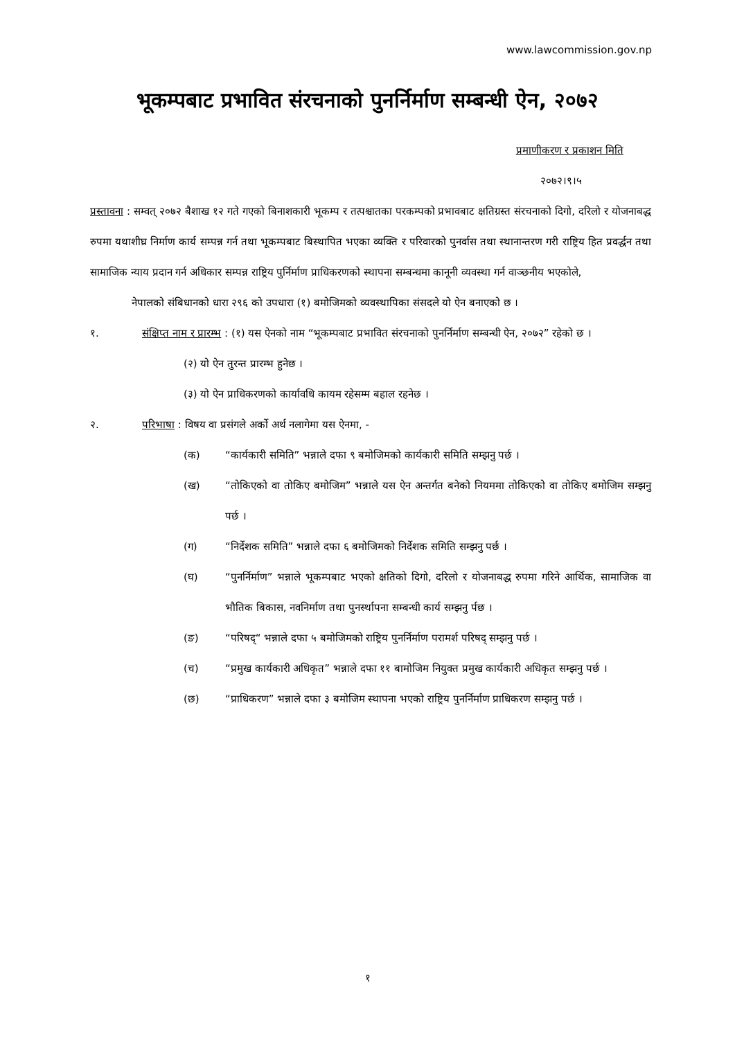www.lawcommission.gov.np
भूकम्पबाट प्रभावित संरचनाको पुनर्निर्माण सम्बन्धी ऐन, २०७२
प्रमाणीकरण र प्रकाशन मिति
२०७२।९।५
प्रस्तावना : सम्वत् २०७२ बैशाख १२ गते गएको बिनाशकारी भूकम्प र तत्पश्चातका परकम्पको प्रभावबाट क्षतिग्रस्त संरचनाको दिगो, दरिलो र योजनाबद्ध रुपमा यथाशीघ्र निर्माण कार्य सम्पन्न गर्न तथा भूकम्पबाट बिस्थापित भएका व्यक्ति र परिवारको पुनर्वास तथा स्थानान्तरण गरी राष्ट्रिय हित प्रवर्द्धन तथा सामाजिक न्याय प्रदान गर्न अधिकार सम्पन्न राष्ट्रिय पुर्निर्माण प्राधिकरणको स्थापना सम्बन्धमा कानूनी व्यवस्था गर्न वाञ्छनीय भएकोले,
नेपालको संबिधानको धारा २९६ को उपधारा (१) बमोजिमको व्यवस्थापिका संसदले यो ऐन बनाएको छ ।
१. संक्षिप्त नाम र प्रारम्भ : (१) यस ऐनको नाम “भूकम्पबाट प्रभावित संरचनाको पुनर्निर्माण सम्बन्धी ऐन, २०७२” रहेको छ ।
(२) यो ऐन तुरन्त प्रारम्भ हुनेछ ।
(३) यो ऐन प्राधिकरणको कार्यावधि कायम रहेसम्म बहाल रहनेछ ।
२. परिभाषा : विषय वा प्रसंगले अर्को अर्थ नलागेमा यस ऐनमा, -
(क) “कार्यकारी समिति” भन्नाले दफा ९ बमोजिमको कार्यकारी समिति सम्झनु पर्छ ।
(ख) “तोकिएको वा तोकिए बमोजिम” भन्नाले यस ऐन अन्तर्गत बनेको नियममा तोकिएको वा तोकिए बमोजिम सम्झनु पर्छ ।
(ग) “निर्देशक समिति” भन्नाले दफा ६ बमोजिमको निर्देशक समिति सम्झनु पर्छ ।
(घ) “पुनर्निर्माण” भन्नाले भूकम्पबाट भएको क्षतिको दिगो, दरिलो र योजनाबद्ध रुपमा गरिने आर्थिक, सामाजिक वा भौतिक बिकास, नवनिर्माण तथा पुनर्स्थापना सम्बन्धी कार्य सम्झनु र्पछ ।
(ङ) “परिषद्“ भन्नाले दफा ५ बमोजिमको राष्ट्रिय पुनर्निर्माण परामर्श परिषद् सम्झनु पर्छ ।
(च) “प्रमुख कार्यकारी अधिकृत” भन्नाले दफा ११ बामोजिम नियुक्त प्रमुख कार्यकारी अधिकृत सम्झनु पर्छ ।
(छ) “प्राधिकरण” भन्नाले दफा ३ बमोजिम स्थापना भएको राष्ट्रिय पुनर्निर्माण प्राधिकरण सम्झनु पर्छ ।
१